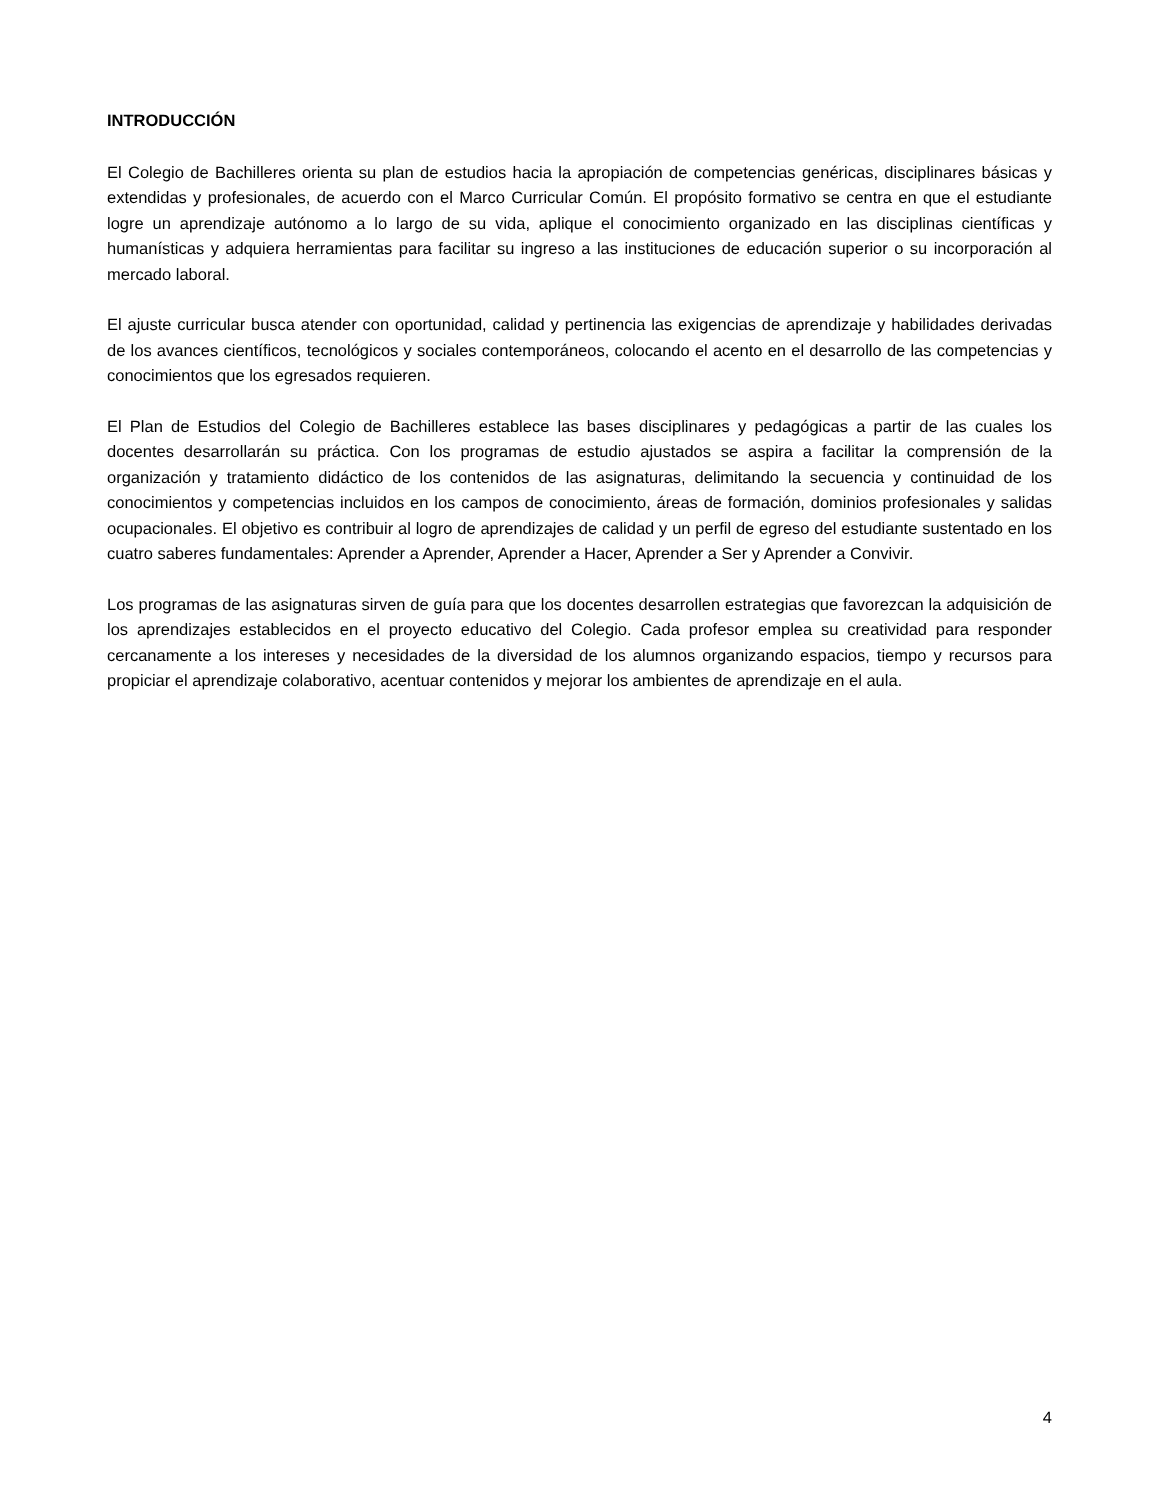INTRODUCCIÓN
El Colegio de Bachilleres orienta su plan de estudios hacia la apropiación de competencias genéricas, disciplinares básicas y extendidas y profesionales, de acuerdo con el Marco Curricular Común. El propósito formativo se centra en que el estudiante logre un aprendizaje autónomo a lo largo de su vida, aplique el conocimiento organizado en las disciplinas científicas y humanísticas y adquiera herramientas para facilitar su ingreso a las instituciones de educación superior o su incorporación al mercado laboral.
El ajuste curricular busca atender con oportunidad, calidad y pertinencia las exigencias de aprendizaje y habilidades derivadas de los avances científicos, tecnológicos y sociales contemporáneos, colocando el acento en el desarrollo de las competencias y conocimientos que los egresados requieren.
El Plan de Estudios del Colegio de Bachilleres establece las bases disciplinares y pedagógicas a partir de las cuales los docentes desarrollarán su práctica. Con los programas de estudio ajustados se aspira a facilitar la comprensión de la organización y tratamiento didáctico de los contenidos de las asignaturas, delimitando la secuencia y continuidad de los conocimientos y competencias incluidos en los campos de conocimiento, áreas de formación, dominios profesionales y salidas ocupacionales. El objetivo es contribuir al logro de aprendizajes de calidad y un perfil de egreso del estudiante sustentado en los cuatro saberes fundamentales: Aprender a Aprender, Aprender a Hacer, Aprender a Ser y Aprender a Convivir.
Los programas de las asignaturas sirven de guía para que los docentes desarrollen estrategias que favorezcan la adquisición de los aprendizajes establecidos en el proyecto educativo del Colegio. Cada profesor emplea su creatividad para responder cercanamente a los intereses y necesidades de la diversidad de los alumnos organizando espacios, tiempo y recursos para propiciar el aprendizaje colaborativo, acentuar contenidos y mejorar los ambientes de aprendizaje en el aula.
4